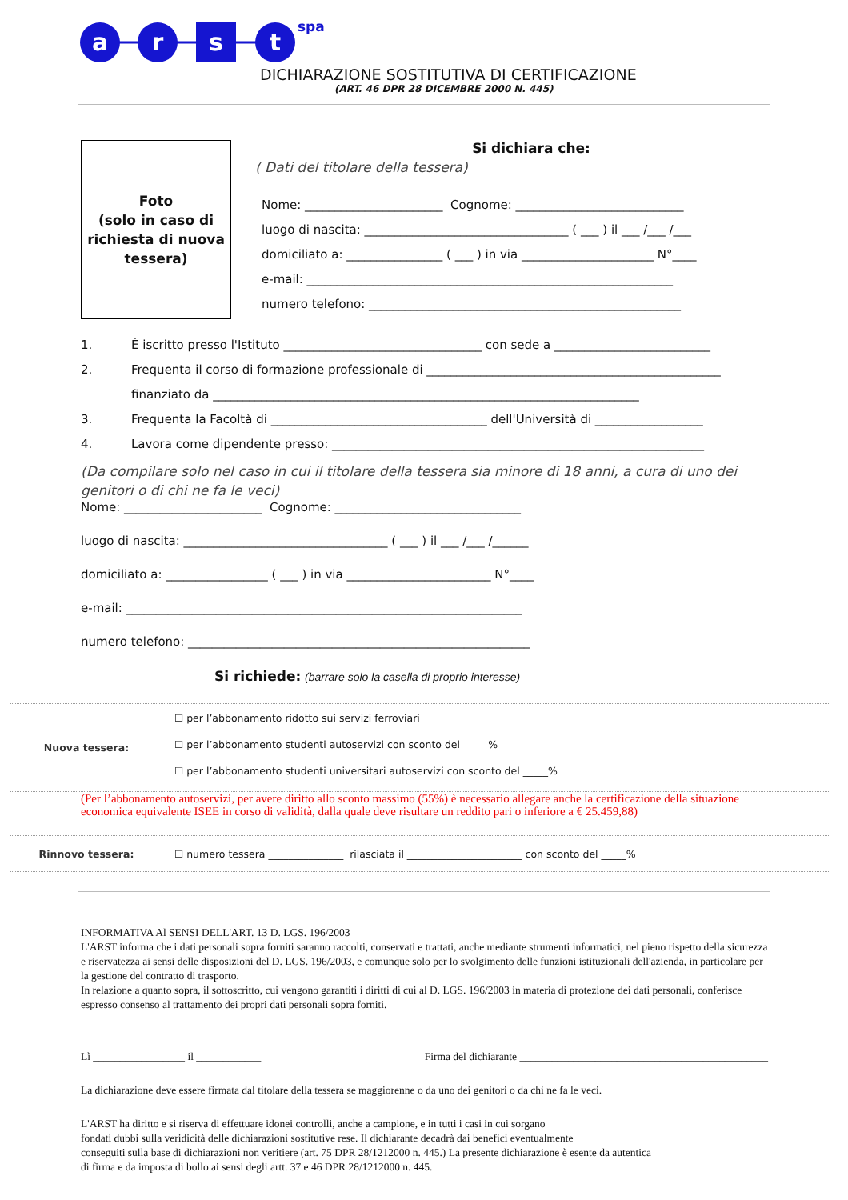a
r
s
t
spa
DICHIARAZIONE SOSTITUTIVA DI CERTIFICAZIONE
(ART. 46 DPR 28 DICEMBRE 2000 N. 445)
Foto
(solo in caso di
richiesta di nuova
tessera)
Si dichiara che:
( Dati del titolare della tessera)
Nome: _______________________ Cognome: ____________________________
luogo di nascita: __________________________________ ( ___ ) il ___ /___ /___
domiciliato a: ________________ ( ___ ) in via ______________________ N°____
e-mail: _____________________________________________________________
numero telefono: ____________________________________________________
1. È iscritto presso l'Istituto _________________________________ con sede a __________________________
2. Frequenta il corso di formazione professionale di _________________________________________________
finanziato da _______________________________________________________________________
3. Frequenta la Facoltà di ____________________________________ dell'Università di __________________
4. Lavora come dipendente presso: ______________________________________________________________
(Da compilare solo nel caso in cui il titolare della tessera sia minore di 18 anni, a cura di uno dei genitori o di chi ne fa le veci)
Nome: _______________________ Cognome: _______________________________
luogo di nascita: __________________________________ ( ___ ) il ___ /___ /______
domiciliato a: _________________ ( ___ ) in via ________________________ N°____
e-mail: __________________________________________________________________
numero telefono: _________________________________________________________
Si richiede: (barrare solo la casella di proprio interesse)
Nuova tessera:
☐ per l’abbonamento ridotto sui servizi ferroviari
☐ per l’abbonamento studenti autoservizi con sconto del _____%
☐ per l’abbonamento studenti universitari autoservizi con sconto del _____%
(Per l’abbonamento autoservizi, per avere diritto allo sconto massimo (55%) è necessario allegare anche la certificazione della situazione economica equivalente ISEE in corso di validità, dalla quale deve risultare un reddito pari o inferiore a € 25.459,88)
Rinnovo tessera:
☐ numero tessera _______________ rilasciata il _______________________ con sconto del _____%
INFORMATIVA Al SENSI DELL'ART. 13 D. LGS. 196/2003
L'ARST informa che i dati personali sopra forniti saranno raccolti, conservati e trattati, anche mediante strumenti informatici, nel pieno rispetto della sicurezza e riservatezza ai sensi delle disposizioni del D. LGS. 196/2003, e comunque solo per lo svolgimento delle funzioni istituzionali dell'azienda, in particolare per la gestione del contratto di trasporto.
In relazione a quanto sopra, il sottoscritto, cui vengono garantiti i diritti di cui al D. LGS. 196/2003 in materia di protezione dei dati personali, conferisce espresso consenso al trattamento dei propri dati personali sopra forniti.
Lì _________________ il ____________ Firma del dichiarante ______________________________________________
La dichiarazione deve essere firmata dal titolare della tessera se maggiorenne o da uno dei genitori o da chi ne fa le veci.
L'ARST ha diritto e si riserva di effettuare idonei controlli, anche a campione, e in tutti i casi in cui sorgano
fondati dubbi sulla veridicità delle dichiarazioni sostitutive rese. Il dichiarante decadrà dai benefici eventualmente
conseguiti sulla base di dichiarazioni non veritiere (art. 75 DPR 28/1212000 n. 445.) La presente dichiarazione è esente da autentica
di firma e da imposta di bollo ai sensi degli artt. 37 e 46 DPR 28/1212000 n. 445.